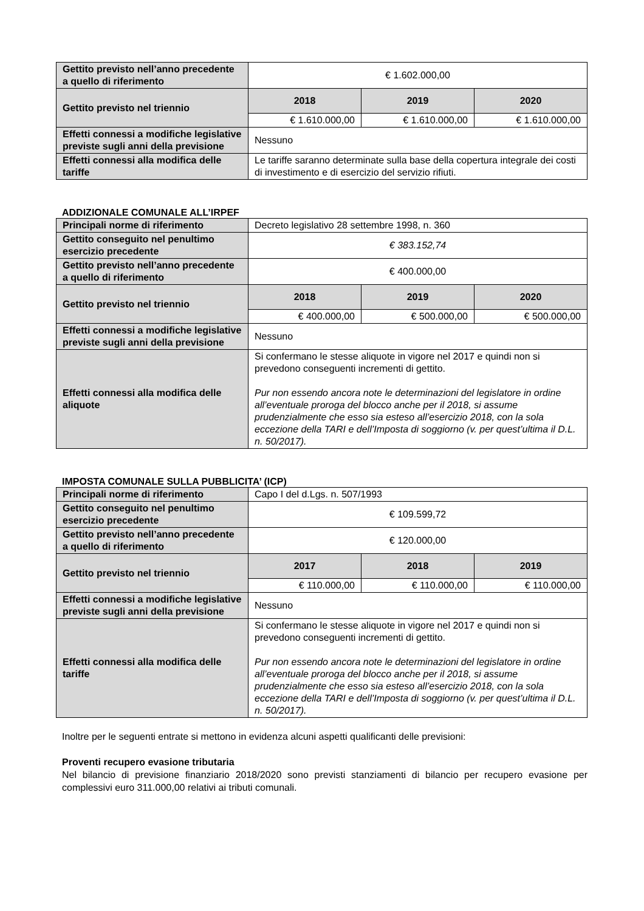| Gettito previsto nell’anno precedente a quello di riferimento | € 1.602.000,00 | | |
| Gettito previsto nel triennio | 2018 | 2019 | 2020 |
| | € 1.610.000,00 | € 1.610.000,00 | € 1.610.000,00 |
| Effetti connessi a modifiche legislative previste sugli anni della previsione | Nessuno | | |
| Effetti connessi alla modifica delle tariffe | Le tariffe saranno determinate sulla base della copertura integrale dei costi di investimento e di esercizio del servizio rifiuti. | | |
ADDIZIONALE COMUNALE ALL’IRPEF
| Principali norme di riferimento | Decreto legislativo 28 settembre 1998, n. 360 | | |
| Gettito conseguito nel penultimo esercizio precedente | € 383.152,74 | | |
| Gettito previsto nell’anno precedente a quello di riferimento | € 400.000,00 | | |
| Gettito previsto nel triennio | 2018 | 2019 | 2020 |
| | € 400.000,00 | € 500.000,00 | € 500.000,00 |
| Effetti connessi a modifiche legislative previste sugli anni della previsione | Nessuno | | |
| Effetti connessi alla modifica delle aliquote | Si confermano le stesse aliquote in vigore nel 2017 e quindi non si prevedono conseguenti incrementi di gettito. Pur non essendo ancora note le determinazioni del legislatore in ordine all’eventuale proroga del blocco anche per il 2018, si assume prudenzialmente che esso sia esteso all’esercizio 2018, con la sola eccezione della TARI e dell’Imposta di soggiorno (v. per quest’ultima il D.L. n. 50/2017). | | |
IMPOSTA COMUNALE SULLA PUBBLICITA’ (ICP)
| Principali norme di riferimento | Capo I del d.Lgs. n. 507/1993 | | |
| Gettito conseguito nel penultimo esercizio precedente | € 109.599,72 | | |
| Gettito previsto nell’anno precedente a quello di riferimento | € 120.000,00 | | |
| Gettito previsto nel triennio | 2017 | 2018 | 2019 |
| | € 110.000,00 | € 110.000,00 | € 110.000,00 |
| Effetti connessi a modifiche legislative previste sugli anni della previsione | Nessuno | | |
| Effetti connessi alla modifica delle tariffe | Si confermano le stesse aliquote in vigore nel 2017 e quindi non si prevedono conseguenti incrementi di gettito. Pur non essendo ancora note le determinazioni del legislatore in ordine all’eventuale proroga del blocco anche per il 2018, si assume prudenzialmente che esso sia esteso all’esercizio 2018, con la sola eccezione della TARI e dell’Imposta di soggiorno (v. per quest’ultima il D.L. n. 50/2017). | | |
Inoltre per le seguenti entrate si mettono in evidenza alcuni aspetti qualificanti delle previsioni:
Proventi recupero evasione tributaria
Nel bilancio di previsione finanziario 2018/2020 sono previsti stanziamenti di bilancio per recupero evasione per complessivi euro 311.000,00 relativi ai tributi comunali.